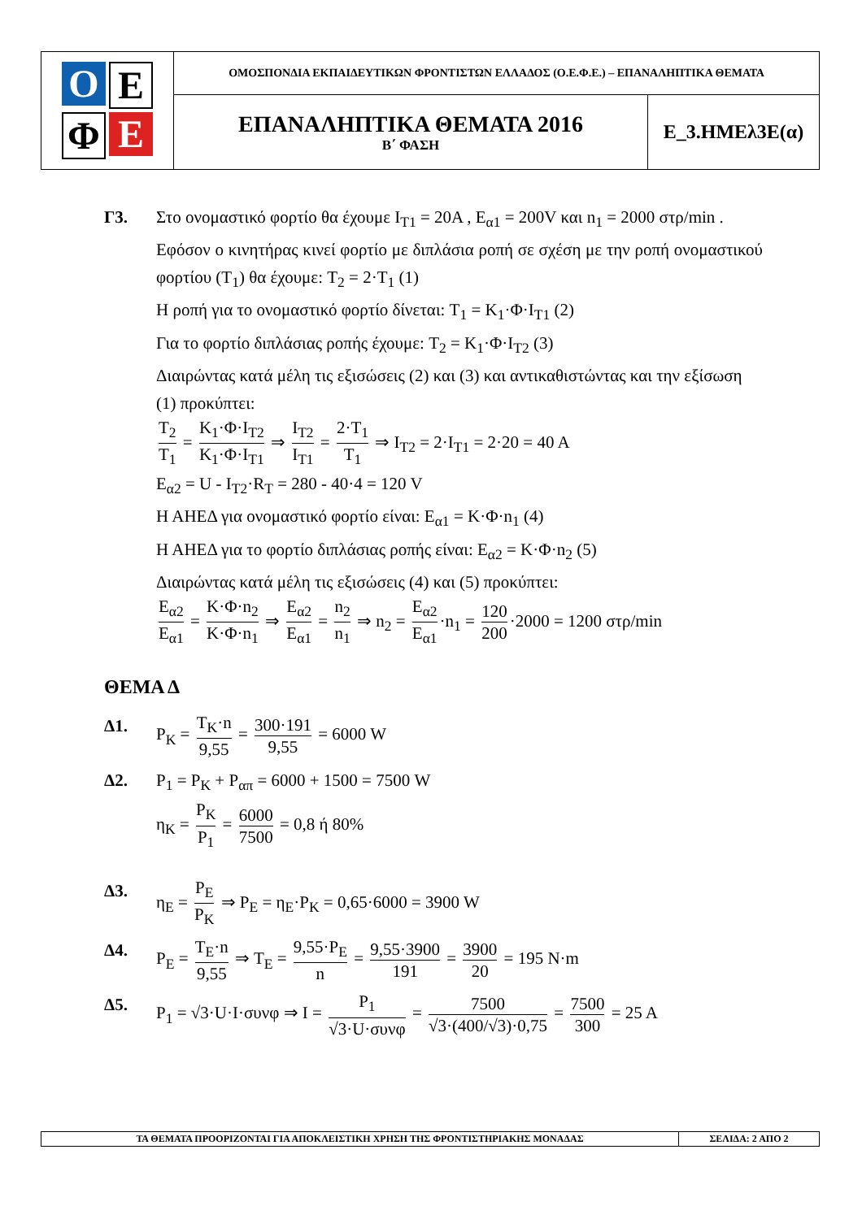| Ο Ε Φ Ε | ΟΜΟΣΠΟΝΔΙΑ ΕΚΠΑΙΔΕΥΤΙΚΩΝ ΦΡΟΝΤΙΣΤΩΝ ΕΛΛΑΔΟΣ (Ο.Ε.Φ.Ε.) – ΕΠΑΝΑΛΗΠΤΙΚΑ ΘΕΜΑΤΑ | |
| | ΕΠΑΝΑΛΗΠΤΙΚΑ ΘΕΜΑΤΑ 2016 Β΄ ΦΑΣΗ | Ε_3.ΗΜΕλ3Ε(α) |
Γ3. Στο ονομαστικό φορτίο θα έχουμε I<sub>T1</sub> = 20A , E<sub>α1</sub> = 200V και n<sub>1</sub> = 2000 στρ/min .
Εφόσον ο κινητήρας κινεί φορτίο με διπλάσια ροπή σε σχέση με την ροπή ονομαστικού φορτίου (T<sub>1</sub>) θα έχουμε: T<sub>2</sub> = 2·T<sub>1</sub> (1)
Η ροπή για το ονομαστικό φορτίο δίνεται: T<sub>1</sub> = K<sub>1</sub>·Φ·I<sub>T1</sub> (2)
Για το φορτίο διπλάσιας ροπής έχουμε: T<sub>2</sub> = K<sub>1</sub>·Φ·I<sub>T2</sub> (3)
Διαιρώντας κατά μέλη τις εξισώσεις (2) και (3) και αντικαθιστώντας και την εξίσωση (1) προκύπτει:
T<sub>2</sub> T<sub>1</sub> = K<sub>1</sub>·Φ·I<sub>T2</sub> K<sub>1</sub>·Φ·I<sub>T1</sub> ⇒ I<sub>T2</sub> I<sub>T1</sub> = 2·T<sub>1</sub> T<sub>1</sub> ⇒ I<sub>T2</sub> = 2·I<sub>T1</sub> = 2·20 = 40 A
E<sub>α2</sub> = U - I<sub>T2</sub>·R<sub>T</sub> = 280 - 40·4 = 120 V
Η ΑΗΕΔ για ονομαστικό φορτίο είναι: E<sub>α1</sub> = K·Φ·n<sub>1</sub> (4)
Η ΑΗΕΔ για το φορτίο διπλάσιας ροπής είναι: E<sub>α2</sub> = K·Φ·n<sub>2</sub> (5)
Διαιρώντας κατά μέλη τις εξισώσεις (4) και (5) προκύπτει:
E<sub>α2</sub> E<sub>α1</sub> = K·Φ·n<sub>2</sub> K·Φ·n<sub>1</sub> ⇒ E<sub>α2</sub> E<sub>α1</sub> = n<sub>2</sub> n<sub>1</sub> ⇒ n<sub>2</sub> = E<sub>α2</sub> E<sub>α1</sub> ·n<sub>1</sub> = 120 200 ·2000 = 1200 στρ/min
ΘΕΜΑ Δ
Δ1. P<sub>K</sub> = T<sub>K</sub>·n 9,55 = 300·191 9,55 = 6000 W
Δ2. P<sub>1</sub> = P<sub>K</sub> + P<sub>απ</sub> = 6000 + 1500 = 7500 W
η<sub>K</sub> = P<sub>K</sub> P<sub>1</sub> = 6000 7500 = 0,8 ή 80%
Δ3. η<sub>E</sub> = P<sub>E</sub> P<sub>K</sub> ⇒ P<sub>E</sub> = η<sub>E</sub>·P<sub>K</sub> = 0,65·6000 = 3900 W
Δ4. P<sub>E</sub> = T<sub>E</sub>·n 9,55 ⇒ T<sub>E</sub> = 9,55·P<sub>E</sub> n = 9,55·3900 191 = 3900 20 = 195 N·m
Δ5. P<sub>1</sub> = √3·U·I·συνφ ⇒ I = P<sub>1</sub> √3·U·συνφ = 7500 √3·(400/√3)·0,75 = 7500 300 = 25 A
| ΤΑ ΘΕΜΑΤΑ ΠΡΟΟΡΙΖΟΝΤΑΙ ΓΙΑ ΑΠΟΚΛΕΙΣΤΙΚΗ ΧΡΗΣΗ ΤΗΣ ΦΡΟΝΤΙΣΤΗΡΙΑΚΗΣ ΜΟΝΑΔΑΣ | ΣΕΛΙΔΑ: 2 ΑΠΟ 2 |